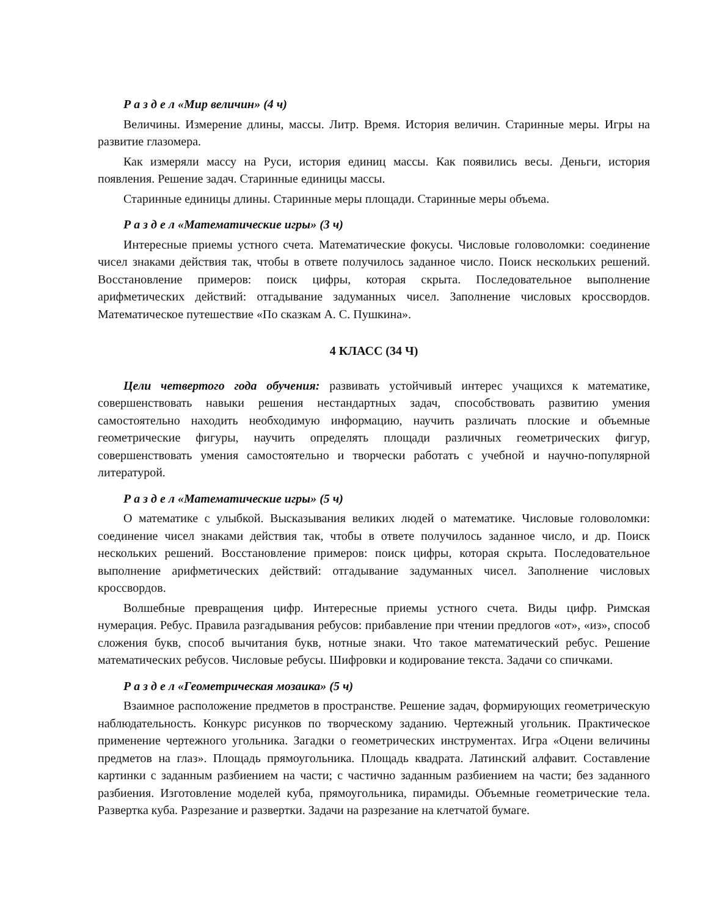Р а з д е л «Мир величин» (4 ч)
Величины. Измерение длины, массы. Литр. Время. История величин. Старинные меры. Игры на развитие глазомера.
Как измеряли массу на Руси, история единиц массы. Как появились весы. Деньги, история появления. Решение задач. Старинные единицы массы.
Старинные единицы длины. Старинные меры площади. Старинные меры объема.
Р а з д е л «Математические игры» (3 ч)
Интересные приемы устного счета. Математические фокусы. Числовые головоломки: соединение чисел знаками действия так, чтобы в ответе получилось заданное число. Поиск нескольких решений. Восстановление примеров: поиск цифры, которая скрыта. Последовательное выполнение арифметических действий: отгадывание задуманных чисел. Заполнение числовых кроссвордов. Математическое путешествие «По сказкам А. С. Пушкина».
4 КЛАСС (34 Ч)
Цели четвертого года обучения: развивать устойчивый интерес учащихся к математике, совершенствовать навыки решения нестандартных задач, способствовать развитию умения самостоятельно находить необходимую информацию, научить различать плоские и объемные геометрические фигуры, научить определять площади различных геометрических фигур, совершенствовать умения самостоятельно и творчески работать с учебной и научно-популярной литературой.
Р а з д е л «Математические игры» (5 ч)
О математике с улыбкой. Высказывания великих людей о математике. Числовые головоломки: соединение чисел знаками действия так, чтобы в ответе получилось заданное число, и др. Поиск нескольких решений. Восстановление примеров: поиск цифры, которая скрыта. Последовательное выполнение арифметических действий: отгадывание задуманных чисел. Заполнение числовых кроссвордов.
Волшебные превращения цифр. Интересные приемы устного счета. Виды цифр. Римская нумерация. Ребус. Правила разгадывания ребусов: прибавление при чтении предлогов «от», «из», способ сложения букв, способ вычитания букв, нотные знаки. Что такое математический ребус. Решение математических ребусов. Числовые ребусы. Шифровки и кодирование текста. Задачи со спичками.
Р а з д е л «Геометрическая мозаика» (5 ч)
Взаимное расположение предметов в пространстве. Решение задач, формирующих геометрическую наблюдательность. Конкурс рисунков по творческому заданию. Чертежный угольник. Практическое применение чертежного угольника. Загадки о геометрических инструментах. Игра «Оцени величины предметов на глаз». Площадь прямоугольника. Площадь квадрата. Латинский алфавит. Составление картинки с заданным разбиением на части; с частично заданным разбиением на части; без заданного разбиения. Изготовление моделей куба, прямоугольника, пирамиды. Объемные геометрические тела. Развертка куба. Разрезание и развертки. Задачи на разрезание на клетчатой бумаге.